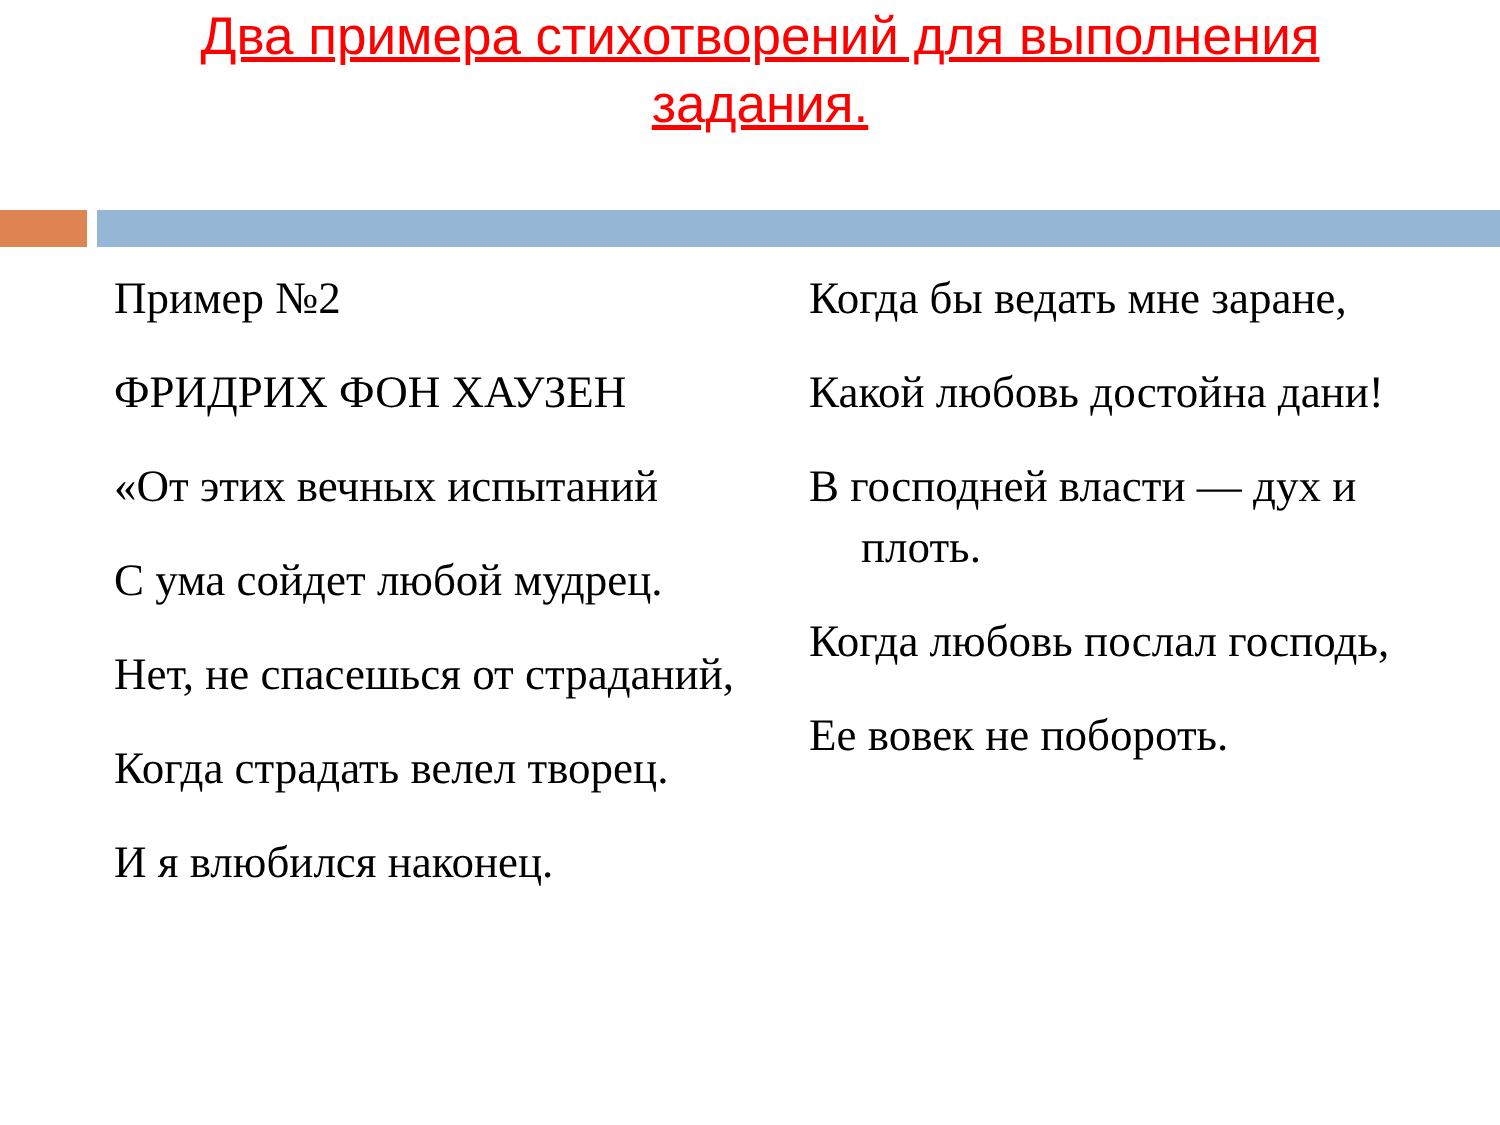Два примера стихотворений для выполнения
задания.
Пример №2
ФРИДРИХ ФОН ХАУЗЕН
«От этих вечных испытаний
С ума сойдет любой мудрец.
Нет, не спасешься от страданий,
Когда страдать велел творец.
И я влюбился наконец.
Когда бы ведать мне заране,
Какой любовь достойна дани!
В господней власти — дух и плоть.
Когда любовь послал господь,
Ее вовек не побороть.